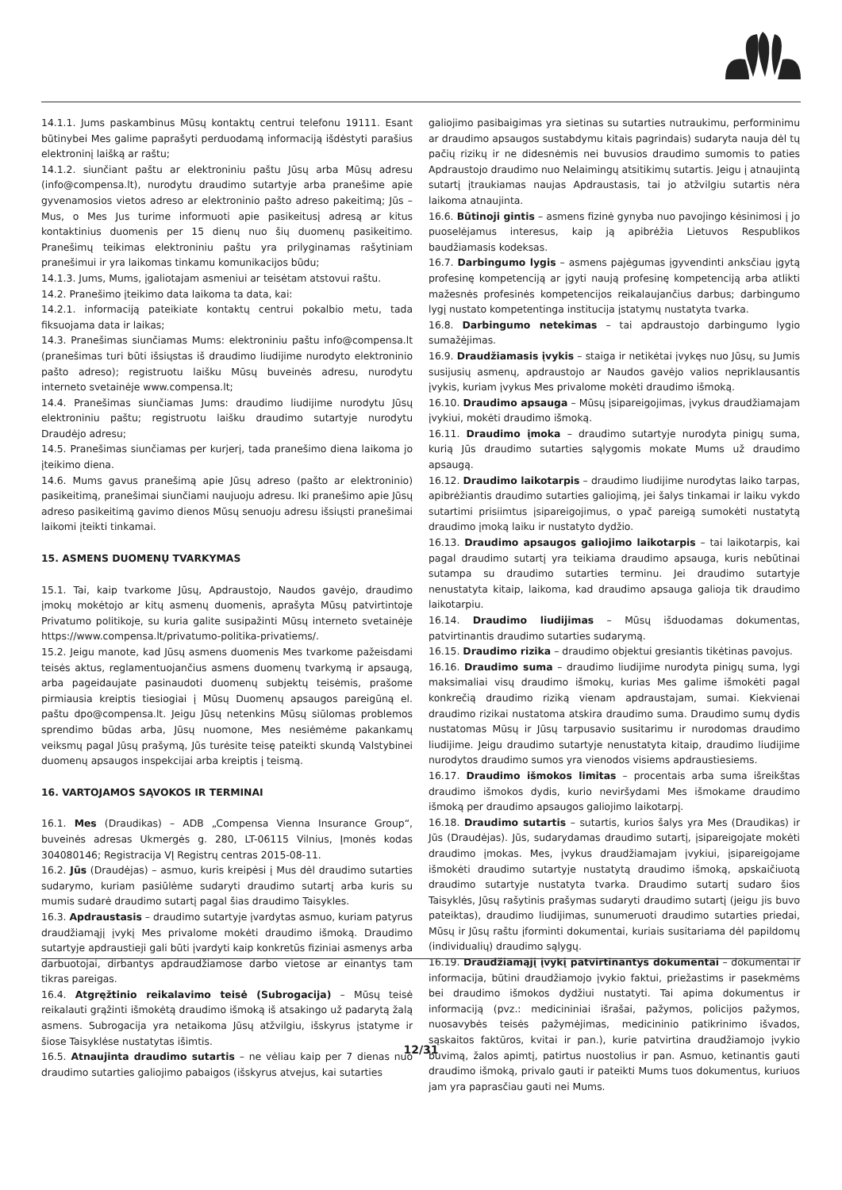14.1.1. Jums paskambinus Mūsų kontaktų centrui telefonu 19111. Esant būtinybei Mes galime paprašyti perduodamą informaciją išdėstyti parašius elektroninį laišką ar raštu;
14.1.2. siunčiant paštu ar elektroniniu paštu Jūsų arba Mūsų adresu (info@compensa.lt), nurodytu draudimo sutartyje arba pranešime apie gyvenamosios vietos adreso ar elektroninio pašto adreso pakeitimą; Jūs – Mus, o Mes Jus turime informuoti apie pasikeitusį adresą ar kitus kontaktinius duomenis per 15 dienų nuo šių duomenų pasikeitimo. Pranešimų teikimas elektroniniu paštu yra prilyginamas rašytiniam pranešimui ir yra laikomas tinkamu komunikacijos būdu;
14.1.3. Jums, Mums, įgaliotajam asmeniui ar teisėtam atstovui raštu.
14.2. Pranešimo įteikimo data laikoma ta data, kai:
14.2.1. informaciją pateikiate kontaktų centrui pokalbio metu, tada fiksuojama data ir laikas;
14.3. Pranešimas siunčiamas Mums: elektroniniu paštu info@compensa.lt (pranešimas turi būti išsiųstas iš draudimo liudijime nurodyto elektroninio pašto adreso); registruotu laišku Mūsų buveinės adresu, nurodytu interneto svetainėje www.compensa.lt;
14.4. Pranešimas siunčiamas Jums: draudimo liudijime nurodytu Jūsų elektroniniu paštu; registruotu laišku draudimo sutartyje nurodytu Draudėjo adresu;
14.5. Pranešimas siunčiamas per kurjerį, tada pranešimo diena laikoma jo įteikimo diena.
14.6. Mums gavus pranešimą apie Jūsų adreso (pašto ar elektroninio) pasikeitimą, pranešimai siunčiami naujuoju adresu. Iki pranešimo apie Jūsų adreso pasikeitimą gavimo dienos Mūsų senuoju adresu išsiųsti pranešimai laikomi įteikti tinkamai.
15. ASMENS DUOMENŲ TVARKYMAS
15.1. Tai, kaip tvarkome Jūsų, Apdraustojo, Naudos gavėjo, draudimo įmokų mokėtojo ar kitų asmenų duomenis, aprašyta Mūsų patvirtintoje Privatumo politikoje, su kuria galite susipažinti Mūsų interneto svetainėje https://www.compensa.lt/privatumo-politika-privatiems/.
15.2. Jeigu manote, kad Jūsų asmens duomenis Mes tvarkome pažeisdami teisės aktus, reglamentuojančius asmens duomenų tvarkymą ir apsaugą, arba pageidaujate pasinaudoti duomenų subjektų teisėmis, prašome pirmiausia kreiptis tiesiogiai į Mūsų Duomenų apsaugos pareigūną el. paštu dpo@compensa.lt. Jeigu Jūsų netenkins Mūsų siūlomas problemos sprendimo būdas arba, Jūsų nuomone, Mes nesiėmėme pakankamų veiksmų pagal Jūsų prašymą, Jūs turėsite teisę pateikti skundą Valstybinei duomenų apsaugos inspekcijai arba kreiptis į teismą.
16. VARTOJAMOS SĄVOKOS IR TERMINAI
16.1. Mes (Draudikas) – ADB „Compensa Vienna Insurance Group“, buveinės adresas Ukmergės g. 280, LT-06115 Vilnius, Įmonės kodas 304080146; Registracija VĮ Registrų centras 2015-08-11.
16.2. Jūs (Draudėjas) – asmuo, kuris kreipėsi į Mus dėl draudimo sutarties sudarymo, kuriam pasiūlėme sudaryti draudimo sutartį arba kuris su mumis sudarė draudimo sutartį pagal šias draudimo Taisykles.
16.3. Apdraustasis – draudimo sutartyje įvardytas asmuo, kuriam patyrus draudžiamąjį įvykį Mes privalome mokėti draudimo išmoką. Draudimo sutartyje apdraustieji gali būti įvardyti kaip konkretūs fiziniai asmenys arba darbuotojai, dirbantys apdraudžiamose darbo vietose ar einantys tam tikras pareigas.
16.4. Atgręžtinio reikalavimo teisė (Subrogacija) – Mūsų teisė reikalauti grąžinti išmokėtą draudimo išmoką iš atsakingo už padarytą žalą asmens. Subrogacija yra netaikoma Jūsų atžvilgiu, išskyrus įstatyme ir šiose Taisyklėse nustatytas išimtis.
16.5. Atnaujinta draudimo sutartis – ne vėliau kaip per 7 dienas nuo draudimo sutarties galiojimo pabaigos (išskyrus atvejus, kai sutarties
galiojimo pasibaigimas yra sietinas su sutarties nutraukimu, performinimu ar draudimo apsaugos sustabdymu kitais pagrindais) sudaryta nauja dėl tų pačių rizikų ir ne didesnėmis nei buvusios draudimo sumomis to paties Apdraustojo draudimo nuo Nelaimingų atsitikimų sutartis. Jeigu į atnaujintą sutartį įtraukiamas naujas Apdraustasis, tai jo atžvilgiu sutartis nėra laikoma atnaujinta.
16.6. Būtinoji gintis – asmens fizinė gynyba nuo pavojingo kėsinimosi į jo puoselėjamus interesus, kaip ją apibrėžia Lietuvos Respublikos baudžiamasis kodeksas.
16.7. Darbingumo lygis – asmens pajėgumas įgyvendinti anksčiau įgytą profesinę kompetenciją ar įgyti naują profesinę kompetenciją arba atlikti mažesnės profesinės kompetencijos reikalaujančius darbus; darbingumo lygį nustato kompetentinga institucija įstatymų nustatyta tvarka.
16.8. Darbingumo netekimas – tai apdraustojo darbingumo lygio sumažėjimas.
16.9. Draudžiamasis įvykis – staiga ir netikėtai įvykęs nuo Jūsų, su Jumis susijusių asmenų, apdraustojo ar Naudos gavėjo valios nepriklausantis įvykis, kuriam įvykus Mes privalome mokėti draudimo išmoką.
16.10. Draudimo apsauga – Mūsų įsipareigojimas, įvykus draudžiamajam įvykiui, mokėti draudimo išmoką.
16.11. Draudimo įmoka – draudimo sutartyje nurodyta pinigų suma, kurią Jūs draudimo sutarties sąlygomis mokate Mums už draudimo apsaugą.
16.12. Draudimo laikotarpis – draudimo liudijime nurodytas laiko tarpas, apibrėžiantis draudimo sutarties galiojimą, jei šalys tinkamai ir laiku vykdo sutartimi prisiimtus įsipareigojimus, o ypač pareigą sumokėti nustatytą draudimo įmoką laiku ir nustatyto dydžio.
16.13. Draudimo apsaugos galiojimo laikotarpis – tai laikotarpis, kai pagal draudimo sutartį yra teikiama draudimo apsauga, kuris nebūtinai sutampa su draudimo sutarties terminu. Jei draudimo sutartyje nenustatyta kitaip, laikoma, kad draudimo apsauga galioja tik draudimo laikotarpiu.
16.14. Draudimo liudijimas – Mūsų išduodamas dokumentas, patvirtinantis draudimo sutarties sudarymą.
16.15. Draudimo rizika – draudimo objektui gresiantis tikėtinas pavojus.
16.16. Draudimo suma – draudimo liudijime nurodyta pinigų suma, lygi maksimaliai visų draudimo išmokų, kurias Mes galime išmokėti pagal konkrečią draudimo riziką vienam apdraustajam, sumai. Kiekvienai draudimo rizikai nustatoma atskira draudimo suma. Draudimo sumų dydis nustatomas Mūsų ir Jūsų tarpusavio susitarimu ir nurodomas draudimo liudijime. Jeigu draudimo sutartyje nenustatyta kitaip, draudimo liudijime nurodytos draudimo sumos yra vienodos visiems apdraustiesiems.
16.17. Draudimo išmokos limitas – procentais arba suma išreikštas draudimo išmokos dydis, kurio neviršydami Mes išmokame draudimo išmoką per draudimo apsaugos galiojimo laikotarpį.
16.18. Draudimo sutartis – sutartis, kurios šalys yra Mes (Draudikas) ir Jūs (Draudėjas). Jūs, sudarydamas draudimo sutartį, įsipareigojate mokėti draudimo įmokas. Mes, įvykus draudžiamajam įvykiui, įsipareigojame išmokėti draudimo sutartyje nustatytą draudimo išmoką, apskaičiuotą draudimo sutartyje nustatyta tvarka. Draudimo sutartį sudaro šios Taisyklės, Jūsų rašytinis prašymas sudaryti draudimo sutartį (jeigu jis buvo pateiktas), draudimo liudijimas, sunumeruoti draudimo sutarties priedai, Mūsų ir Jūsų raštu įforminti dokumentai, kuriais susitariama dėl papildomų (individualių) draudimo sąlygų.
16.19. Draudžiamąjį įvykį patvirtinantys dokumentai – dokumentai ir informacija, būtini draudžiamojo įvykio faktui, priežastims ir pasekmėms bei draudimo išmokos dydžiui nustatyti. Tai apima dokumentus ir informaciją (pvz.: medicininiai išrašai, pažymos, policijos pažymos, nuosavybės teisės pažymėjimas, medicininio patikrinimo išvados, sąskaitos faktūros, kvitai ir pan.), kurie patvirtina draudžiamojo įvykio buvimą, žalos apimtį, patirtus nuostolius ir pan. Asmuo, ketinantis gauti draudimo išmoką, privalo gauti ir pateikti Mums tuos dokumentus, kuriuos jam yra paprasčiau gauti nei Mums.
12/31